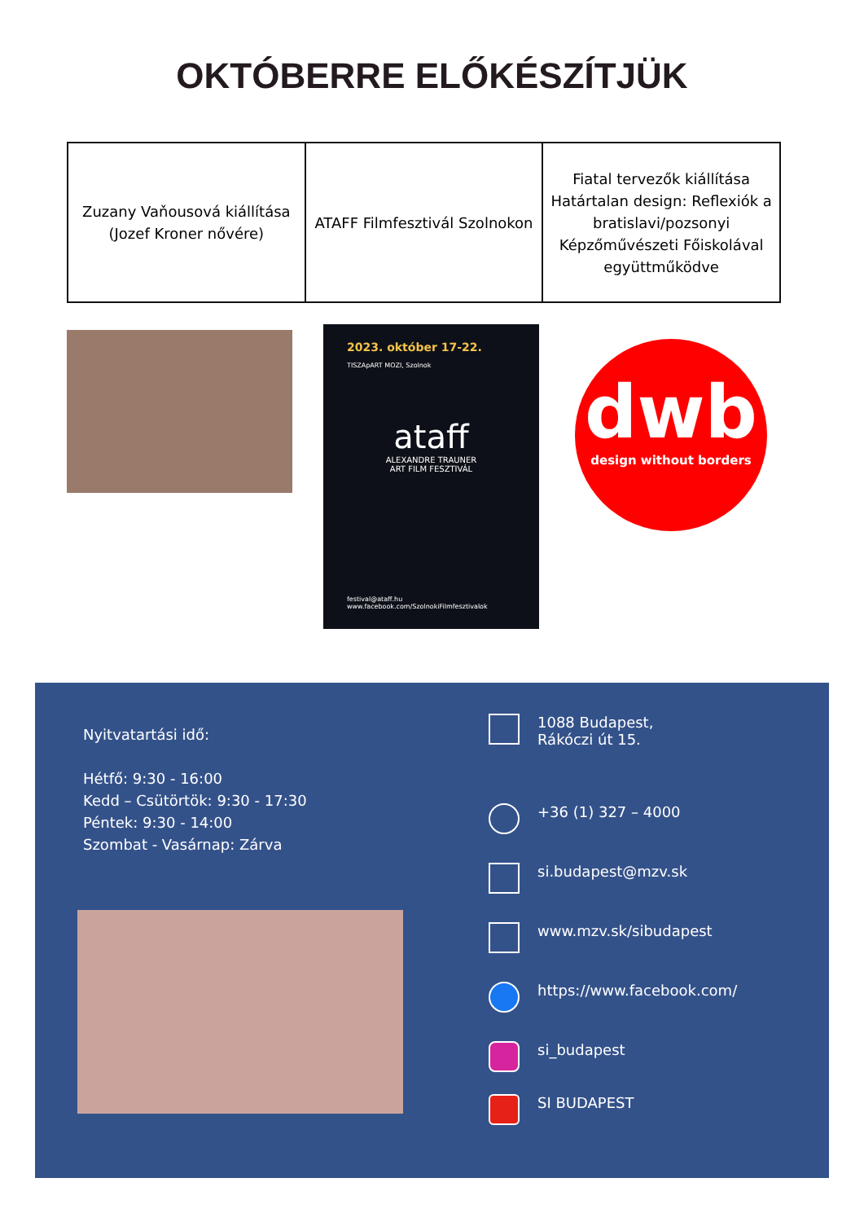OKTÓBERRE ELŐKÉSZÍTJÜK
| Zuzany Vaňousová kiállítása (Jozef Kroner nővére) | ATAFF Filmfesztivál Szolnokon | Fiatal tervezők kiállítása Határtalan design: Reflexiók a bratislavi/pozsonyi Képzőművészeti Főiskolával együttműködve |
2023. október 17-22.
TISZApART MOZI, Szolnok
ataff
ALEXANDRE TRAUNER
ART FILM FESZTIVÁL
festival@ataff.hu
www.facebook.com/SzolnokiFilmfesztivalok
dwb
design without borders
Nyitvatartási idő:
Hétfő: 9:30 - 16:00
Kedd – Csütörtök: 9:30 - 17:30
Péntek: 9:30 - 14:00
Szombat - Vasárnap: Zárva
1088 Budapest,
Rákóczi út 15.
+36 (1) 327 – 4000
si.budapest@mzv.sk
www.mzv.sk/sibudapest
https://www.facebook.com/
si_budapest
SI BUDAPEST